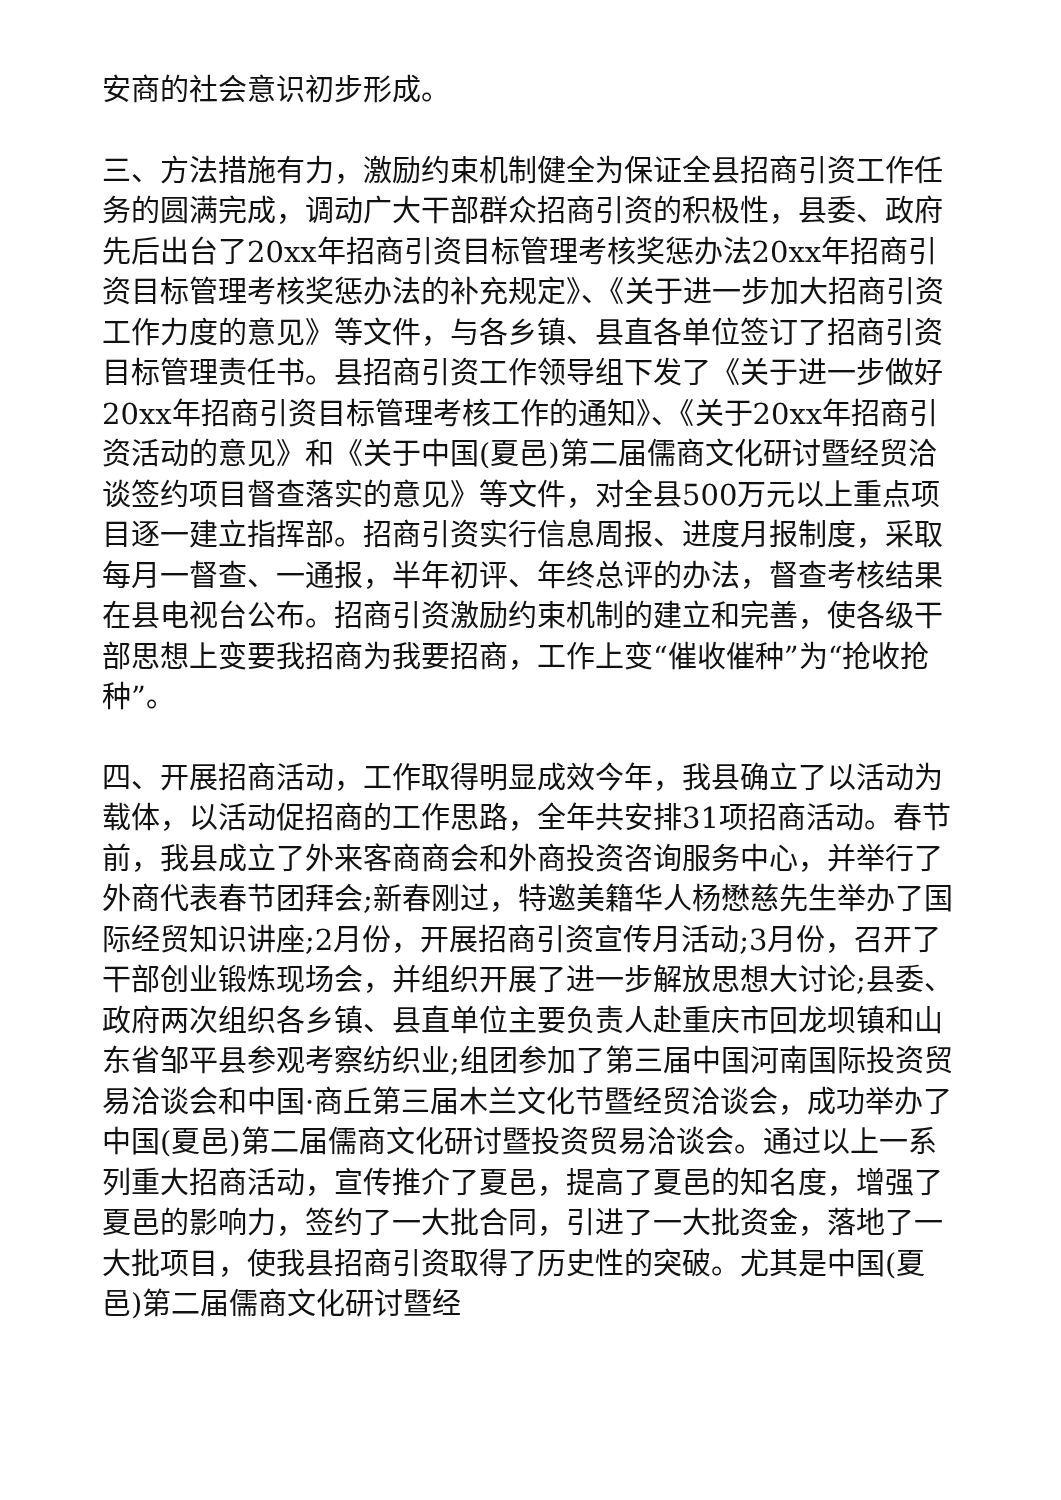安商的社会意识初步形成。
三、方法措施有力，激励约束机制健全为保证全县招商引资工作任务的圆满完成，调动广大干部群众招商引资的积极性，县委、政府先后出台了20xx年招商引资目标管理考核奖惩办法20xx年招商引资目标管理考核奖惩办法的补充规定》、《关于进一步加大招商引资工作力度的意见》等文件，与各乡镇、县直各单位签订了招商引资目标管理责任书。县招商引资工作领导组下发了《关于进一步做好20xx年招商引资目标管理考核工作的通知》、《关于20xx年招商引资活动的意见》和《关于中国(夏邑)第二届儒商文化研讨暨经贸洽谈签约项目督查落实的意见》等文件，对全县500万元以上重点项目逐一建立指挥部。招商引资实行信息周报、进度月报制度，采取每月一督查、一通报，半年初评、年终总评的办法，督查考核结果在县电视台公布。招商引资激励约束机制的建立和完善，使各级干部思想上变要我招商为我要招商，工作上变“催收催种”为“抢收抢种”。
四、开展招商活动，工作取得明显成效今年，我县确立了以活动为载体，以活动促招商的工作思路，全年共安排31项招商活动。春节前，我县成立了外来客商商会和外商投资咨询服务中心，并举行了外商代表春节团拜会;新春刚过，特邀美籍华人杨懋慈先生举办了国际经贸知识讲座;2月份，开展招商引资宣传月活动;3月份，召开了干部创业锻炼现场会，并组织开展了进一步解放思想大讨论;县委、政府两次组织各乡镇、县直单位主要负责人赴重庆市回龙坝镇和山东省邹平县参观考察纺织业;组团参加了第三届中国河南国际投资贸易洽谈会和中国·商丘第三届木兰文化节暨经贸洽谈会，成功举办了中国(夏邑)第二届儒商文化研讨暨投资贸易洽谈会。通过以上一系列重大招商活动，宣传推介了夏邑，提高了夏邑的知名度，增强了夏邑的影响力，签约了一大批合同，引进了一大批资金，落地了一大批项目，使我县招商引资取得了历史性的突破。尤其是中国(夏邑)第二届儒商文化研讨暨经